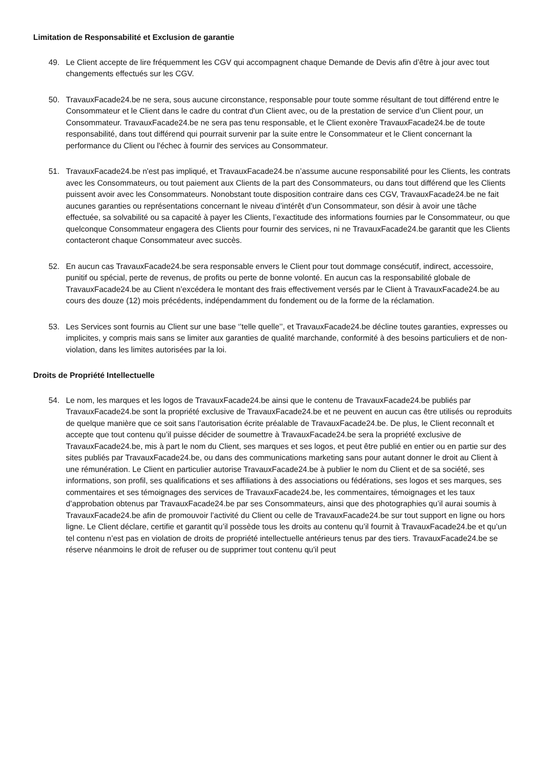Limitation de Responsabilité et Exclusion de garantie
49. Le Client accepte de lire fréquemment les CGV qui accompagnent chaque Demande de Devis afin d’être à jour avec tout changements effectués sur les CGV.
50. TravauxFacade24.be ne sera, sous aucune circonstance, responsable pour toute somme résultant de tout différend entre le Consommateur et le Client dans le cadre du contrat d'un Client avec, ou de la prestation de service d’un Client pour, un Consommateur. TravauxFacade24.be ne sera pas tenu responsable, et le Client exonère TravauxFacade24.be de toute responsabilité, dans tout différend qui pourrait survenir par la suite entre le Consommateur et le Client concernant la performance du Client ou l'échec à fournir des services au Consommateur.
51. TravauxFacade24.be n'est pas impliqué, et TravauxFacade24.be n’assume aucune responsabilité pour les Clients, les contrats avec les Consommateurs, ou tout paiement aux Clients de la part des Consommateurs, ou dans tout différend que les Clients puissent avoir avec les Consommateurs. Nonobstant toute disposition contraire dans ces CGV, TravauxFacade24.be ne fait aucunes garanties ou représentations concernant le niveau d’intérêt d’un Consommateur, son désir à avoir une tâche effectuée, sa solvabilité ou sa capacité à payer les Clients, l’exactitude des informations fournies par le Consommateur, ou que quelconque Consommateur engagera des Clients pour fournir des services, ni ne TravauxFacade24.be garantit que les Clients contacteront chaque Consommateur avec succès.
52. En aucun cas TravauxFacade24.be sera responsable envers le Client pour tout dommage consécutif, indirect, accessoire, punitif ou spécial, perte de revenus, de profits ou perte de bonne volonté. En aucun cas la responsabilité globale de TravauxFacade24.be au Client n’excédera le montant des frais effectivement versés par le Client à TravauxFacade24.be au cours des douze (12) mois précédents, indépendamment du fondement ou de la forme de la réclamation.
53. Les Services sont fournis au Client sur une base ‘’telle quelle’’, et TravauxFacade24.be décline toutes garanties, expresses ou implicites, y compris mais sans se limiter aux garanties de qualité marchande, conformité à des besoins particuliers et de non-violation, dans les limites autorisées par la loi.
Droits de Propriété Intellectuelle
54. Le nom, les marques et les logos de TravauxFacade24.be ainsi que le contenu de TravauxFacade24.be publiés par TravauxFacade24.be sont la propriété exclusive de TravauxFacade24.be et ne peuvent en aucun cas être utilisés ou reproduits de quelque manière que ce soit sans l’autorisation écrite préalable de TravauxFacade24.be. De plus, le Client reconnaît et accepte que tout contenu qu’il puisse décider de soumettre à TravauxFacade24.be sera la propriété exclusive de TravauxFacade24.be, mis à part le nom du Client, ses marques et ses logos, et peut être publié en entier ou en partie sur des sites publiés par TravauxFacade24.be, ou dans des communications marketing sans pour autant donner le droit au Client à une rémunération. Le Client en particulier autorise TravauxFacade24.be à publier le nom du Client et de sa société, ses informations, son profil, ses qualifications et ses affiliations à des associations ou fédérations, ses logos et ses marques, ses commentaires et ses témoignages des services de TravauxFacade24.be, les commentaires, témoignages et les taux d’approbation obtenus par TravauxFacade24.be par ses Consommateurs, ainsi que des photographies qu’il aurai soumis à TravauxFacade24.be afin de promouvoir l’activité du Client ou celle de TravauxFacade24.be sur tout support en ligne ou hors ligne. Le Client déclare, certifie et garantit qu’il possède tous les droits au contenu qu’il fournit à TravauxFacade24.be et qu’un tel contenu n’est pas en violation de droits de propriété intellectuelle antérieurs tenus par des tiers. TravauxFacade24.be se réserve néanmoins le droit de refuser ou de supprimer tout contenu qu'il peut